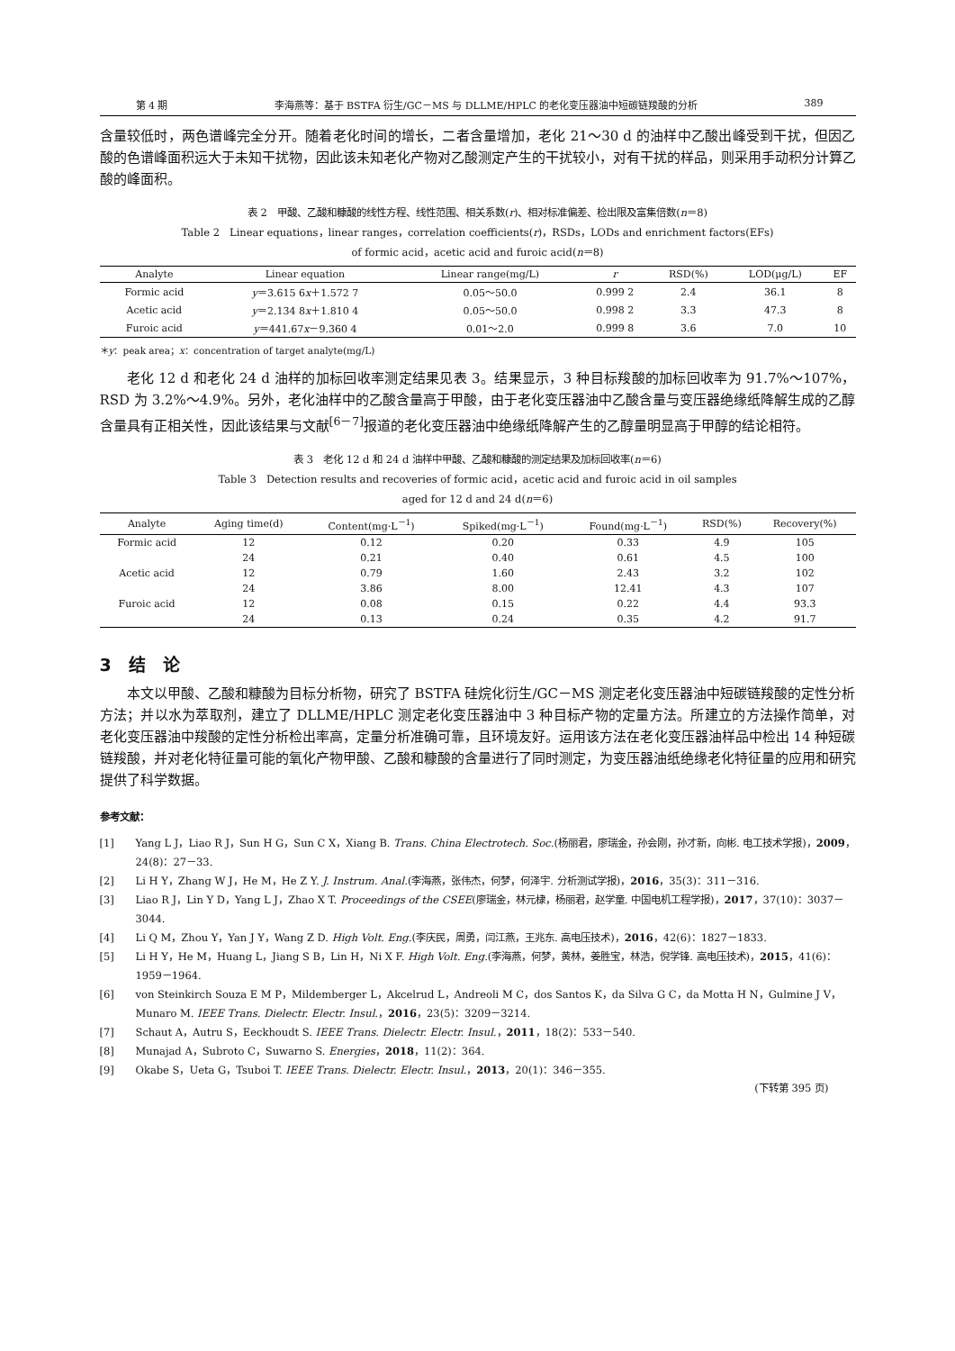第 4 期 李海燕等：基于 BSTFA 衍生/GC－MS 与 DLLME/HPLC 的老化变压器油中短碳链羧酸的分析 389
含量较低时，两色谱峰完全分开。随着老化时间的增长，二者含量增加，老化 21～30 d 的油样中乙酸出峰受到干扰，但因乙酸的色谱峰面积远大于未知干扰物，因此该未知老化产物对乙酸测定产生的干扰较小，对有干扰的样品，则采用手动积分计算乙酸的峰面积。
表 2　甲酸、乙酸和糠酸的线性方程、线性范围、相关系数(r)、相对标准偏差、检出限及富集倍数(n＝8)
Table 2　Linear equations，linear ranges，correlation coefficients(r)，RSDs，LODs and enrichment factors(EFs)
of formic acid，acetic acid and furoic acid(n＝8)
| Analyte | Linear equation | Linear range(mg/L) | r | RSD(%) | LOD(μg/L) | EF |
| --- | --- | --- | --- | --- | --- | --- |
| Formic acid | y ＝3.615 6 x ＋1.572 7 | 0.05～50.0 | 0.999 2 | 2.4 | 36.1 | 8 |
| Acetic acid | y ＝2.134 8 x ＋1.810 4 | 0.05～50.0 | 0.998 2 | 3.3 | 47.3 | 8 |
| Furoic acid | y ＝441.67 x －9.360 4 | 0.01～2.0 | 0.999 8 | 3.6 | 7.0 | 10 |
＊y：peak area；x：concentration of target analyte(mg/L)
老化 12 d 和老化 24 d 油样的加标回收率测定结果见表 3。结果显示，3 种目标羧酸的加标回收率为 91.7%～107%，RSD 为 3.2%～4.9%。另外，老化油样中的乙酸含量高于甲酸，由于老化变压器油中乙酸含量与变压器绝缘纸降解生成的乙醇含量具有正相关性，因此该结果与文献<sup>[6－7]</sup>报道的老化变压器油中绝缘纸降解产生的乙醇量明显高于甲醇的结论相符。
表 3　老化 12 d 和 24 d 油样中甲酸、乙酸和糠酸的测定结果及加标回收率(n＝6)
Table 3　Detection results and recoveries of formic acid，acetic acid and furoic acid in oil samples
aged for 12 d and 24 d(n＝6)
| Analyte | Aging time(d) | Content(mg·L<sup>－1</sup>) | Spiked(mg·L<sup>－1</sup>) | Found(mg·L<sup>－1</sup>) | RSD(%) | Recovery(%) |
| --- | --- | --- | --- | --- | --- | --- |
| Formic acid | 12 | 0.12 | 0.20 | 0.33 | 4.9 | 105 |
| | 24 | 0.21 | 0.40 | 0.61 | 4.5 | 100 |
| Acetic acid | 12 | 0.79 | 1.60 | 2.43 | 3.2 | 102 |
| | 24 | 3.86 | 8.00 | 12.41 | 4.3 | 107 |
| Furoic acid | 12 | 0.08 | 0.15 | 0.22 | 4.4 | 93.3 |
| | 24 | 0.13 | 0.24 | 0.35 | 4.2 | 91.7 |
3　结　论
本文以甲酸、乙酸和糠酸为目标分析物，研究了 BSTFA 硅烷化衍生/GC－MS 测定老化变压器油中短碳链羧酸的定性分析方法；并以水为萃取剂，建立了 DLLME/HPLC 测定老化变压器油中 3 种目标产物的定量方法。所建立的方法操作简单，对老化变压器油中羧酸的定性分析检出率高，定量分析准确可靠，且环境友好。运用该方法在老化变压器油样品中检出 14 种短碳链羧酸，并对老化特征量可能的氧化产物甲酸、乙酸和糠酸的含量进行了同时测定，为变压器油纸绝缘老化特征量的应用和研究提供了科学数据。
参考文献：
[1] Yang L J，Liao R J，Sun H G，Sun C X，Xiang B. Trans. China Electrotech. Soc.(杨丽君，廖瑞金，孙会刚，孙才新，向彬. 电工技术学报)，2009，24(8)：27－33.
[2] Li H Y，Zhang W J，He M，He Z Y. J. Instrum. Anal.(李海燕，张伟杰，何梦，何泽宇. 分析测试学报)，2016，35(3)：311－316.
[3] Liao R J，Lin Y D，Yang L J，Zhao X T. Proceedings of the CSEE(廖瑞金，林元棣，杨丽君，赵学童. 中国电机工程学报)，2017，37(10)：3037－3044.
[4] Li Q M，Zhou Y，Yan J Y，Wang Z D. High Volt. Eng.(李庆民，周勇，闫江燕，王兆东. 高电压技术)，2016，42(6)：1827－1833.
[5] Li H Y，He M，Huang L，Jiang S B，Lin H，Ni X F. High Volt. Eng.(李海燕，何梦，黄林，姜胜宝，林浩，倪学锋. 高电压技术)，2015，41(6)：1959－1964.
[6] von Steinkirch Souza E M P，Mildemberger L，Akcelrud L，Andreoli M C，dos Santos K，da Silva G C，da Motta H N，Gulmine J V，Munaro M. IEEE Trans. Dielectr. Electr. Insul.，2016，23(5)：3209－3214.
[7] Schaut A，Autru S，Eeckhoudt S. IEEE Trans. Dielectr. Electr. Insul.，2011，18(2)：533－540.
[8] Munajad A，Subroto C，Suwarno S. Energies，2018，11(2)：364.
[9] Okabe S，Ueta G，Tsuboi T. IEEE Trans. Dielectr. Electr. Insul.，2013，20(1)：346－355.
(下转第 395 页)